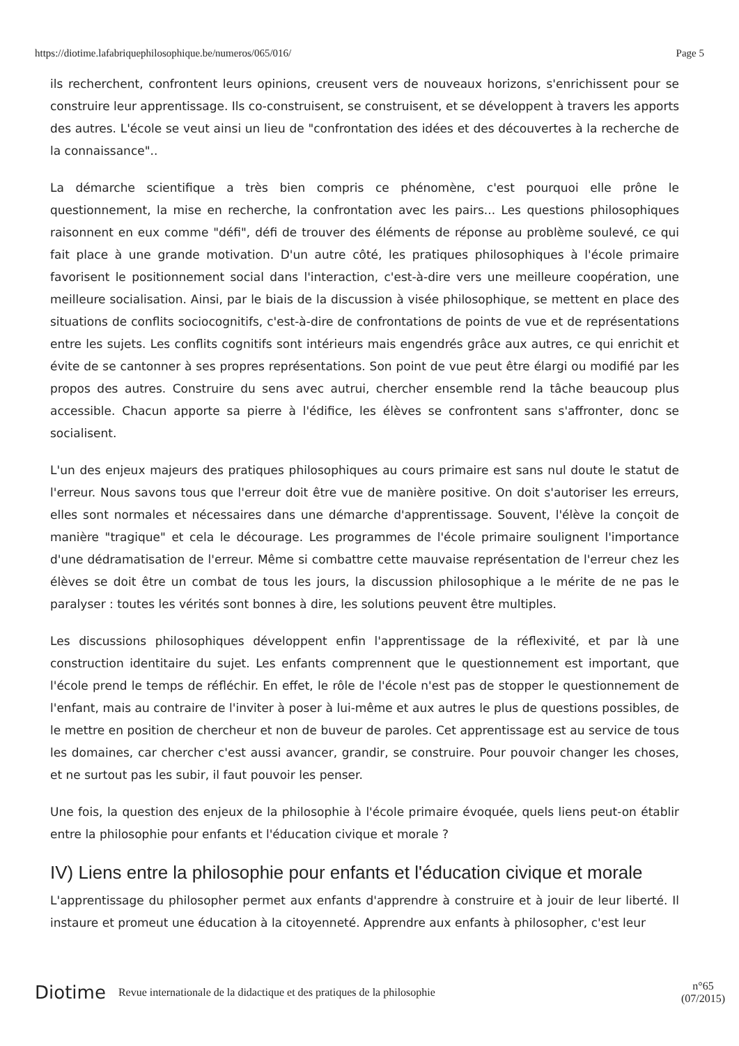https://diotime.lafabriquephilosophique.be/numeros/065/016/ Page 5
ils recherchent, confrontent leurs opinions, creusent vers de nouveaux horizons, s'enrichissent pour se construire leur apprentissage. Ils co-construisent, se construisent, et se développent à travers les apports des autres. L'école se veut ainsi un lieu de "confrontation des idées et des découvertes à la recherche de la connaissance"..
La démarche scientifique a très bien compris ce phénomène, c'est pourquoi elle prône le questionnement, la mise en recherche, la confrontation avec les pairs... Les questions philosophiques raisonnent en eux comme "défi", défi de trouver des éléments de réponse au problème soulevé, ce qui fait place à une grande motivation. D'un autre côté, les pratiques philosophiques à l'école primaire favorisent le positionnement social dans l'interaction, c'est-à-dire vers une meilleure coopération, une meilleure socialisation. Ainsi, par le biais de la discussion à visée philosophique, se mettent en place des situations de conflits sociocognitifs, c'est-à-dire de confrontations de points de vue et de représentations entre les sujets. Les conflits cognitifs sont intérieurs mais engendrés grâce aux autres, ce qui enrichit et évite de se cantonner à ses propres représentations. Son point de vue peut être élargi ou modifié par les propos des autres. Construire du sens avec autrui, chercher ensemble rend la tâche beaucoup plus accessible. Chacun apporte sa pierre à l'édifice, les élèves se confrontent sans s'affronter, donc se socialisent.
L'un des enjeux majeurs des pratiques philosophiques au cours primaire est sans nul doute le statut de l'erreur. Nous savons tous que l'erreur doit être vue de manière positive. On doit s'autoriser les erreurs, elles sont normales et nécessaires dans une démarche d'apprentissage. Souvent, l'élève la conçoit de manière "tragique" et cela le décourage. Les programmes de l'école primaire soulignent l'importance d'une dédramatisation de l'erreur. Même si combattre cette mauvaise représentation de l'erreur chez les élèves se doit être un combat de tous les jours, la discussion philosophique a le mérite de ne pas le paralyser : toutes les vérités sont bonnes à dire, les solutions peuvent être multiples.
Les discussions philosophiques développent enfin l'apprentissage de la réflexivité, et par là une construction identitaire du sujet. Les enfants comprennent que le questionnement est important, que l'école prend le temps de réfléchir. En effet, le rôle de l'école n'est pas de stopper le questionnement de l'enfant, mais au contraire de l'inviter à poser à lui-même et aux autres le plus de questions possibles, de le mettre en position de chercheur et non de buveur de paroles. Cet apprentissage est au service de tous les domaines, car chercher c'est aussi avancer, grandir, se construire. Pour pouvoir changer les choses, et ne surtout pas les subir, il faut pouvoir les penser.
Une fois, la question des enjeux de la philosophie à l'école primaire évoquée, quels liens peut-on établir entre la philosophie pour enfants et l'éducation civique et morale ?
IV) Liens entre la philosophie pour enfants et l'éducation civique et morale
L'apprentissage du philosopher permet aux enfants d'apprendre à construire et à jouir de leur liberté. Il instaure et promeut une éducation à la citoyenneté. Apprendre aux enfants à philosopher, c'est leur
Diotime Revue internationale de la didactique et des pratiques de la philosophie n°65
(07/2015)